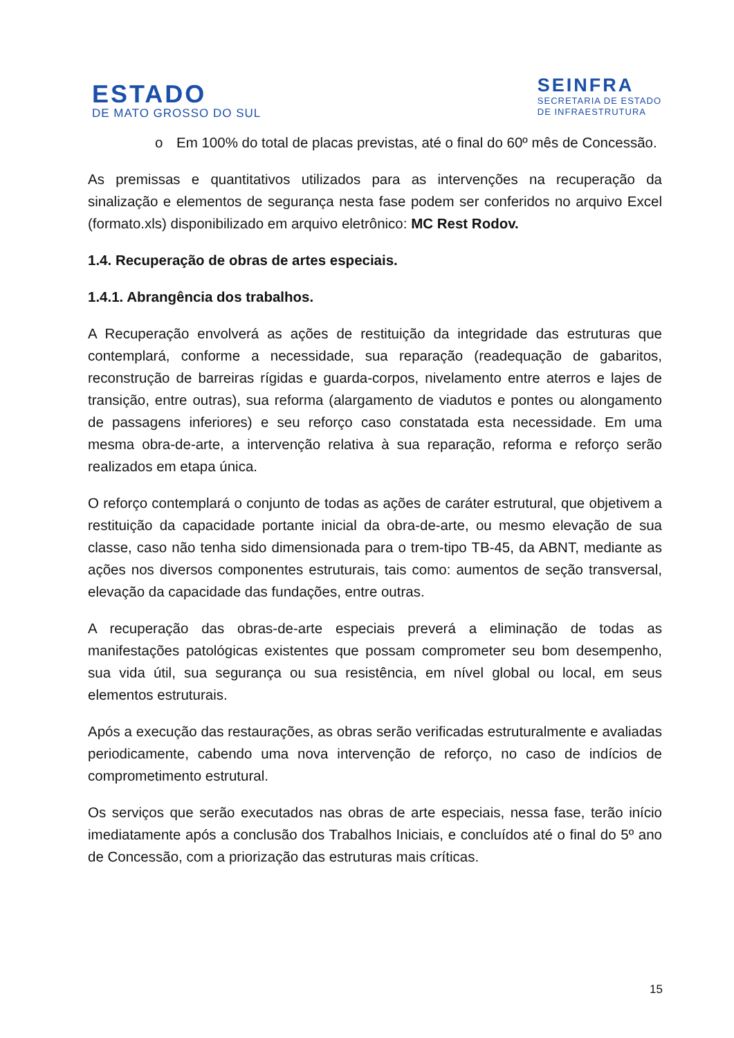ESTADO
DE MATO GROSSO DO SUL
SEINFRA
SECRETARIA DE ESTADO
DE INFRAESTRUTURA
o
Em 100% do total de placas previstas, até o final do 60º mês de Concessão.
As premissas e quantitativos utilizados para as intervenções na recuperação da sinalização e elementos de segurança nesta fase podem ser conferidos no arquivo Excel (formato.xls) disponibilizado em arquivo eletrônico: MC Rest Rodov.
1.4. Recuperação de obras de artes especiais.
1.4.1. Abrangência dos trabalhos.
A Recuperação envolverá as ações de restituição da integridade das estruturas que contemplará, conforme a necessidade, sua reparação (readequação de gabaritos, reconstrução de barreiras rígidas e guarda-corpos, nivelamento entre aterros e lajes de transição, entre outras), sua reforma (alargamento de viadutos e pontes ou alongamento de passagens inferiores) e seu reforço caso constatada esta necessidade. Em uma mesma obra-de-arte, a intervenção relativa à sua reparação, reforma e reforço serão realizados em etapa única.
O reforço contemplará o conjunto de todas as ações de caráter estrutural, que objetivem a restituição da capacidade portante inicial da obra-de-arte, ou mesmo elevação de sua classe, caso não tenha sido dimensionada para o trem-tipo TB-45, da ABNT, mediante as ações nos diversos componentes estruturais, tais como: aumentos de seção transversal, elevação da capacidade das fundações, entre outras.
A recuperação das obras-de-arte especiais preverá a eliminação de todas as manifestações patológicas existentes que possam comprometer seu bom desempenho, sua vida útil, sua segurança ou sua resistência, em nível global ou local, em seus elementos estruturais.
Após a execução das restaurações, as obras serão verificadas estruturalmente e avaliadas periodicamente, cabendo uma nova intervenção de reforço, no caso de indícios de comprometimento estrutural.
Os serviços que serão executados nas obras de arte especiais, nessa fase, terão início imediatamente após a conclusão dos Trabalhos Iniciais, e concluídos até o final do 5º ano de Concessão, com a priorização das estruturas mais críticas.
15